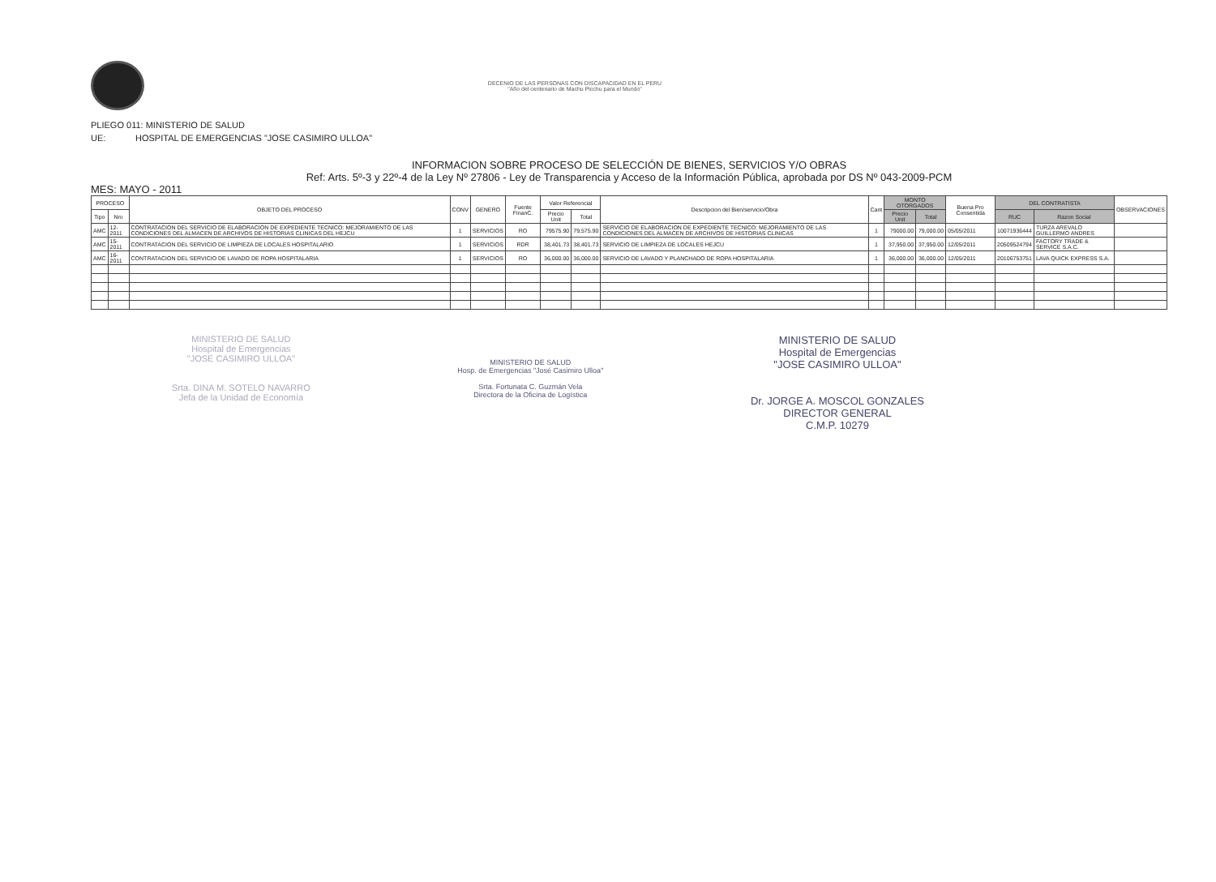DECENIO DE LAS PERSONAS CON DISCAPACIDAD EN EL PERU
"Año del centenario de Machu Picchu para el Mundo"
PLIEGO 011: MINISTERIO DE SALUD
UE: HOSPITAL DE EMERGENCIAS "JOSE CASIMIRO ULLOA"
INFORMACION SOBRE PROCESO DE SELECCIÓN DE BIENES, SERVICIOS Y/O OBRAS
Ref: Arts. 5º-3 y 22º-4 de la Ley Nº 27806 - Ley de Transparencia y Acceso de la Información Pública, aprobada por DS Nº 043-2009-PCM
MES: MAYO - 2011
| PROCESO | | OBJETO DEL PROCESO | CONV | GENERO | Fuente FinanC. | Valor Referencial | | Descripcion del Bien/servicio/Obra | Cant | MONTO OTORGADOS | | Buena Pro Consentida | DEL CONTRATISTA | | OBSERVACIONES |
| --- | --- | --- | --- | --- | --- | --- | --- | --- | --- | --- | --- | --- | --- | --- | --- |
| Tipo | Nro | | | | | Precio Unit | Total | | | Precio Unit | Total | | RUC | Razon Social | |
| AMC | 12-2011 | CONTRATACION DEL SERVICIO DE ELABORACION DE EXPEDIENTE TECNICO: MEJORAMIENTO DE LAS CONDICIONES DEL ALMACEN DE ARCHIVOS DE HISTORIAS CLINICAS DEL HEJCU | 1 | SERVICIOS | RO | 79575.90 | 79,575.90 | SERVICIO DE ELABORACION DE EXPEDIENTE TECNICO: MEJORAMIENTO DE LAS CONDICIONES DEL ALMACEN DE ARCHIVOS DE HISTORIAS CLINICAS | 1 | 79000.00 | 79,000.00 | 05/05/2011 | 10071936444 | TURZA AREVALO GUILLERMO ANDRES | |
| AMC | 15-2011 | CONTRATACION DEL SERVICIO DE LIMPIEZA DE LOCALES HOSPITALARIO | 1 | SERVICIOS | RDR | 38,401.73 | 38,401.73 | SERVICIO DE LIMPIEZA DE LOCALES HEJCU | 1 | 37,950.00 | 37,950.00 | 12/05/2011 | 20509524794 | FACTORY TRADE & SERVICE S.A.C. | |
| AMC | 16-2011 | CONTRATACION DEL SERVICIO DE LAVADO DE ROPA HOSPITALARIA | 1 | SERVICIOS | RO | 36,000.00 | 36,000.00 | SERVICIO DE LAVADO Y PLANCHADO DE ROPA HOSPITALARIA | 1 | 36,000.00 | 36,000.00 | 12/05/2011 | 20106753751 | LAVA QUICK EXPRESS S.A. | |
MINISTERIO DE SALUD
Hospital de Emergencias
"JOSE CASIMIRO ULLOA"
Srta. DINA M. SOTELO NAVARRO
Jefa de la Unidad de Economía
MINISTERIO DE SALUD
Hosp. de Emergencias "José Casimiro Ulloa"
Srta. Fortunata C. Guzmán Vela
Directora de la Oficina de Logística
MINISTERIO DE SALUD
Hospital de Emergencias
"JOSE CASIMIRO ULLOA"
Dr. JORGE A. MOSCOL GONZALES
DIRECTOR GENERAL
C.M.P. 10279